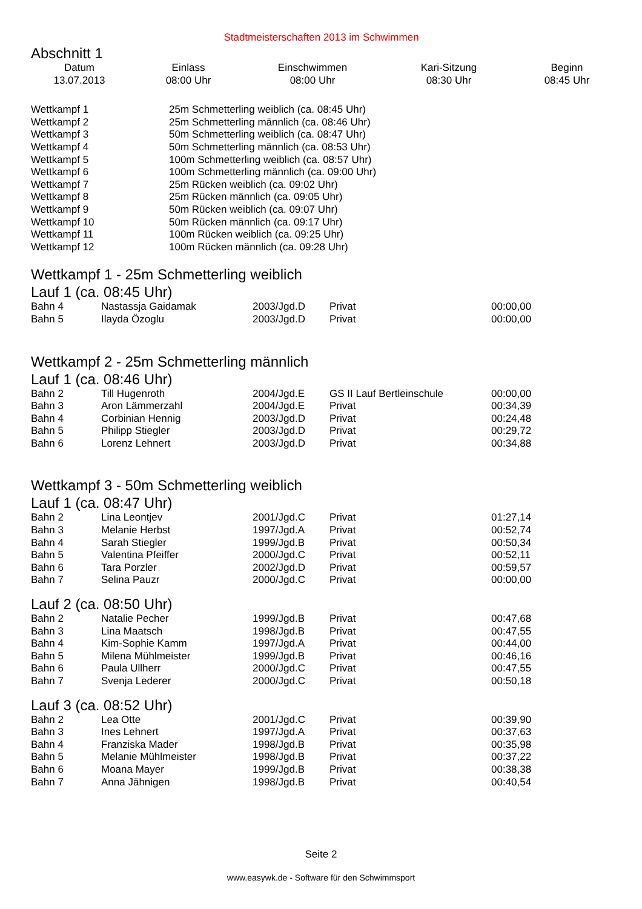Stadtmeisterschaften 2013 im Schwimmen
Abschnitt 1
| Datum | Einlass | Einschwimmen | Kari-Sitzung | Beginn |
| --- | --- | --- | --- | --- |
| 13.07.2013 | 08:00 Uhr | 08:00 Uhr | 08:30 Uhr | 08:45 Uhr |
| Wettkampf 1 | 25m Schmetterling weiblich (ca. 08:45 Uhr) |
| Wettkampf 2 | 25m Schmetterling männlich (ca. 08:46 Uhr) |
| Wettkampf 3 | 50m Schmetterling weiblich (ca. 08:47 Uhr) |
| Wettkampf 4 | 50m Schmetterling männlich (ca. 08:53 Uhr) |
| Wettkampf 5 | 100m Schmetterling weiblich (ca. 08:57 Uhr) |
| Wettkampf 6 | 100m Schmetterling männlich (ca. 09:00 Uhr) |
| Wettkampf 7 | 25m Rücken weiblich (ca. 09:02 Uhr) |
| Wettkampf 8 | 25m Rücken männlich (ca. 09:05 Uhr) |
| Wettkampf 9 | 50m Rücken weiblich (ca. 09:07 Uhr) |
| Wettkampf 10 | 50m Rücken männlich (ca. 09:17 Uhr) |
| Wettkampf 11 | 100m Rücken weiblich (ca. 09:25 Uhr) |
| Wettkampf 12 | 100m Rücken männlich (ca. 09:28 Uhr) |
Wettkampf 1 - 25m Schmetterling weiblich
Lauf 1 (ca. 08:45 Uhr)
| Bahn 4 | Nastassja Gaidamak | 2003/Jgd.D | Privat | 00:00,00 |
| Bahn 5 | Ilayda Özoglu | 2003/Jgd.D | Privat | 00:00,00 |
Wettkampf 2 - 25m Schmetterling männlich
Lauf 1 (ca. 08:46 Uhr)
| Bahn 2 | Till Hugenroth | 2004/Jgd.E | GS II Lauf Bertleinschule | 00:00,00 |
| Bahn 3 | Aron Lämmerzahl | 2004/Jgd.E | Privat | 00:34,39 |
| Bahn 4 | Corbinian Hennig | 2003/Jgd.D | Privat | 00:24,48 |
| Bahn 5 | Philipp Stiegler | 2003/Jgd.D | Privat | 00:29,72 |
| Bahn 6 | Lorenz Lehnert | 2003/Jgd.D | Privat | 00:34,88 |
Wettkampf 3 - 50m Schmetterling weiblich
Lauf 1 (ca. 08:47 Uhr)
| Bahn 2 | Lina Leontjev | 2001/Jgd.C | Privat | 01:27,14 |
| Bahn 3 | Melanie Herbst | 1997/Jgd.A | Privat | 00:52,74 |
| Bahn 4 | Sarah Stiegler | 1999/Jgd.B | Privat | 00:50,34 |
| Bahn 5 | Valentina Pfeiffer | 2000/Jgd.C | Privat | 00:52,11 |
| Bahn 6 | Tara Porzler | 2002/Jgd.D | Privat | 00:59,57 |
| Bahn 7 | Selina Pauzr | 2000/Jgd.C | Privat | 00:00,00 |
Lauf 2 (ca. 08:50 Uhr)
| Bahn 2 | Natalie Pecher | 1999/Jgd.B | Privat | 00:47,68 |
| Bahn 3 | Lina Maatsch | 1998/Jgd.B | Privat | 00:47,55 |
| Bahn 4 | Kim-Sophie Kamm | 1997/Jgd.A | Privat | 00:44,00 |
| Bahn 5 | Milena Mühlmeister | 1999/Jgd.B | Privat | 00:46,16 |
| Bahn 6 | Paula Ullherr | 2000/Jgd.C | Privat | 00:47,55 |
| Bahn 7 | Svenja Lederer | 2000/Jgd.C | Privat | 00:50,18 |
Lauf 3 (ca. 08:52 Uhr)
| Bahn 2 | Lea Otte | 2001/Jgd.C | Privat | 00:39,90 |
| Bahn 3 | Ines Lehnert | 1997/Jgd.A | Privat | 00:37,63 |
| Bahn 4 | Franziska Mader | 1998/Jgd.B | Privat | 00:35,98 |
| Bahn 5 | Melanie Mühlmeister | 1998/Jgd.B | Privat | 00:37,22 |
| Bahn 6 | Moana Mayer | 1999/Jgd.B | Privat | 00:38,38 |
| Bahn 7 | Anna Jähnigen | 1998/Jgd.B | Privat | 00:40,54 |
Seite 2
www.easywk.de - Software für den Schwimmsport